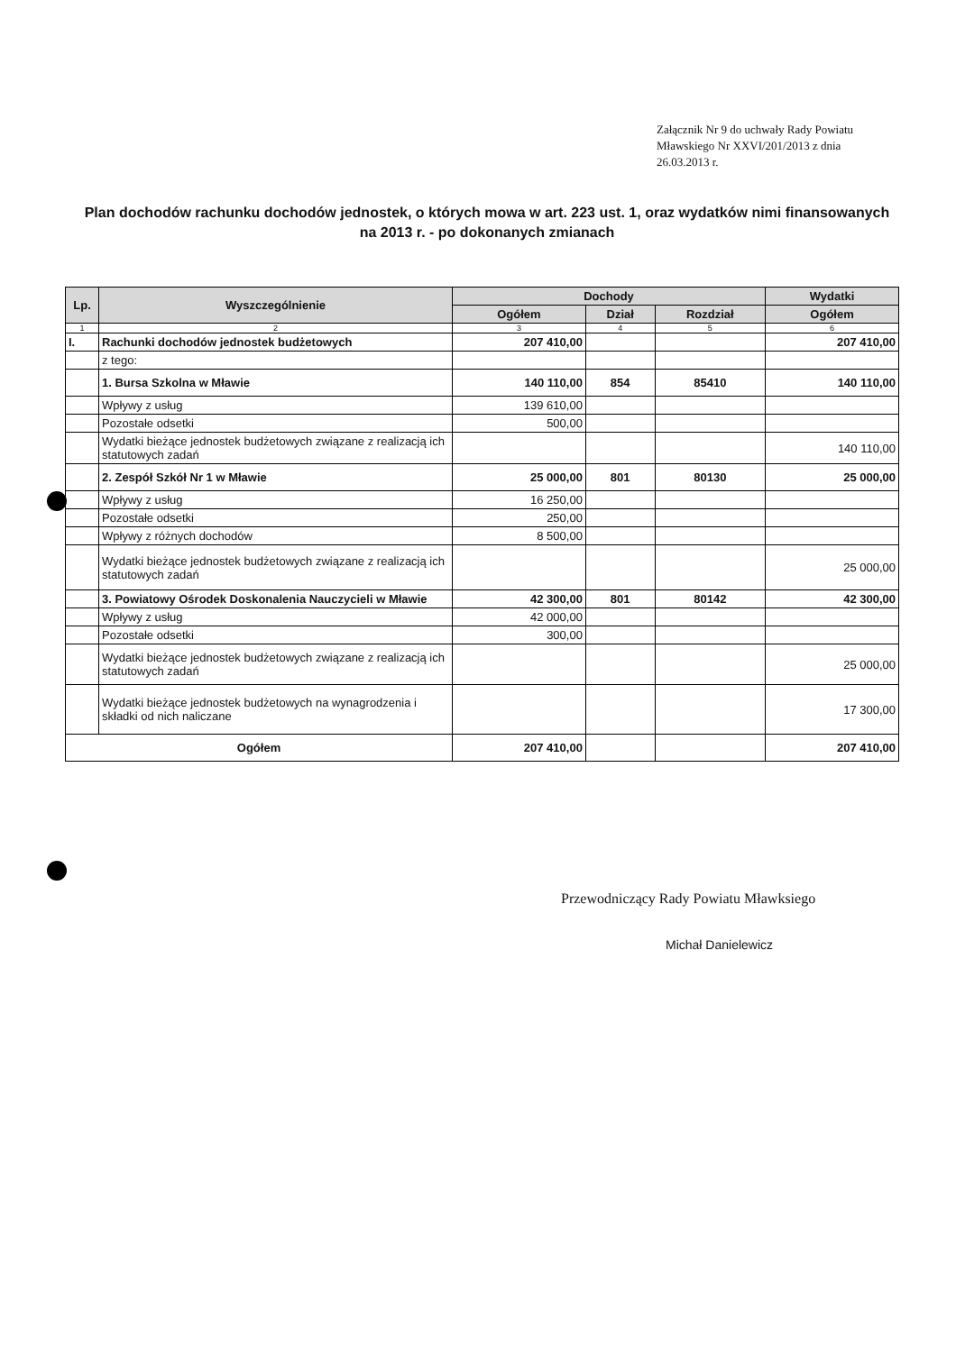Załącznik Nr 9 do uchwały Rady Powiatu Mławskiego Nr XXVI/201/2013 z dnia 26.03.2013 r.
Plan dochodów rachunku dochodów jednostek, o których mowa w art. 223 ust. 1, oraz wydatków nimi finansowanych na 2013 r. - po dokonanych zmianach
| Lp. | Wyszczególnienie | Dochody | | | Wydatki |
| --- | --- | --- | --- | --- | --- |
| | | Ogółem | Dział | Rozdział | Ogółem |
| 1 | 2 | 3 | 4 | 5 | 6 |
| I. | Rachunki dochodów jednostek budżetowych | 207 410,00 | | | 207 410,00 |
| | z tego: | | | | |
| | 1. Bursa Szkolna w Mławie | 140 110,00 | 854 | 85410 | 140 110,00 |
| | Wpływy z usług | 139 610,00 | | | |
| | Pozostałe odsetki | 500,00 | | | |
| | Wydatki bieżące jednostek budżetowych związane z realizacją ich statutowych zadań | | | | 140 110,00 |
| | 2. Zespół Szkół Nr 1 w Mławie | 25 000,00 | 801 | 80130 | 25 000,00 |
| | Wpływy z usług | 16 250,00 | | | |
| | Pozostałe odsetki | 250,00 | | | |
| | Wpływy z różnych dochodów | 8 500,00 | | | |
| | Wydatki bieżące jednostek budżetowych związane z realizacją ich statutowych zadań | | | | 25 000,00 |
| | 3. Powiatowy Ośrodek Doskonalenia Nauczycieli w Mławie | 42 300,00 | 801 | 80142 | 42 300,00 |
| | Wpływy z usług | 42 000,00 | | | |
| | Pozostałe odsetki | 300,00 | | | |
| | Wydatki bieżące jednostek budżetowych związane z realizacją ich statutowych zadań | | | | 25 000,00 |
| | Wydatki bieżące jednostek budżetowych na wynagrodzenia i składki od nich naliczane | | | | 17 300,00 |
| Ogółem | | 207 410,00 | | | 207 410,00 |
Przewodniczący Rady Powiatu Mławksiego
Michał Danielewicz